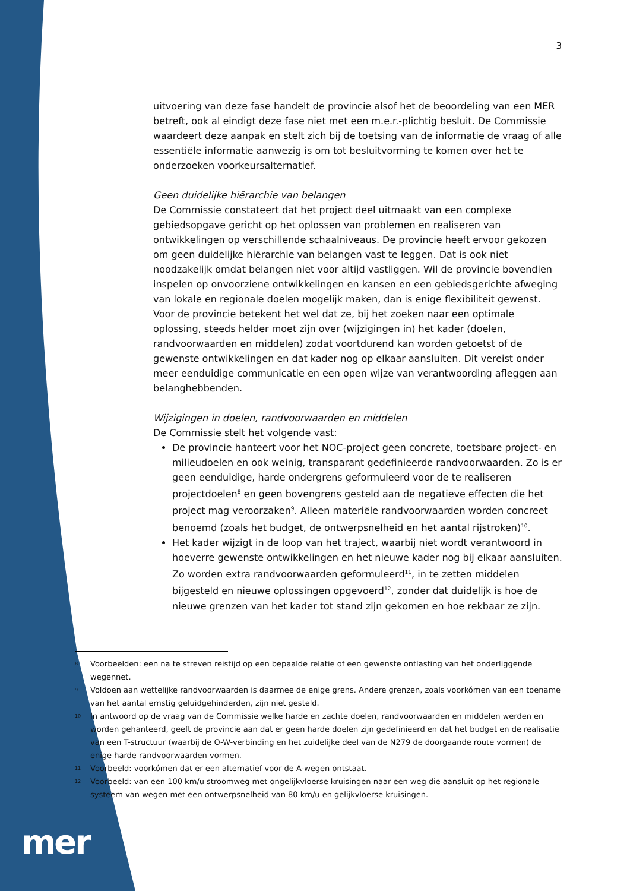3
uitvoering van deze fase handelt de provincie alsof het de beoordeling van een MER betreft, ook al eindigt deze fase niet met een m.e.r.-plichtig besluit. De Commissie waardeert deze aanpak en stelt zich bij de toetsing van de informatie de vraag of alle essentiële informatie aanwezig is om tot besluitvorming te komen over het te onderzoeken voorkeursalternatief.
Geen duidelijke hiërarchie van belangen
De Commissie constateert dat het project deel uitmaakt van een complexe gebiedsopgave gericht op het oplossen van problemen en realiseren van ontwikkelingen op verschillende schaalniveaus. De provincie heeft ervoor gekozen om geen duidelijke hiërarchie van belangen vast te leggen. Dat is ook niet noodzakelijk omdat belangen niet voor altijd vastliggen. Wil de provincie bovendien inspelen op onvoorziene ontwikkelingen en kansen en een gebiedsgerichte afweging van lokale en regionale doelen mogelijk maken, dan is enige flexibiliteit gewenst. Voor de provincie betekent het wel dat ze, bij het zoeken naar een optimale oplossing, steeds helder moet zijn over (wijzigingen in) het kader (doelen, randvoorwaarden en middelen) zodat voortdurend kan worden getoetst of de gewenste ontwikkelingen en dat kader nog op elkaar aansluiten. Dit vereist onder meer eenduidige communicatie en een open wijze van verantwoording afleggen aan belanghebbenden.
Wijzigingen in doelen, randvoorwaarden en middelen
De Commissie stelt het volgende vast:
De provincie hanteert voor het NOC-project geen concrete, toetsbare project- en milieudoelen en ook weinig, transparant gedefinieerde randvoorwaarden. Zo is er geen eenduidige, harde ondergrens geformuleerd voor de te realiseren projectdoelen<sup>8</sup> en geen bovengrens gesteld aan de negatieve effecten die het project mag veroorzaken<sup>9</sup>. Alleen materiële randvoorwaarden worden concreet benoemd (zoals het budget, de ontwerpsnelheid en het aantal rijstroken)<sup>10</sup>.
Het kader wijzigt in de loop van het traject, waarbij niet wordt verantwoord in hoeverre gewenste ontwikkelingen en het nieuwe kader nog bij elkaar aansluiten. Zo worden extra randvoorwaarden geformuleerd<sup>11</sup>, in te zetten middelen bijgesteld en nieuwe oplossingen opgevoerd<sup>12</sup>, zonder dat duidelijk is hoe de nieuwe grenzen van het kader tot stand zijn gekomen en hoe rekbaar ze zijn.
8 Voorbeelden: een na te streven reistijd op een bepaalde relatie of een gewenste ontlasting van het onderliggende wegennet.
9 Voldoen aan wettelijke randvoorwaarden is daarmee de enige grens. Andere grenzen, zoals voorkómen van een toename van het aantal ernstig geluidgehinderden, zijn niet gesteld.
10 In antwoord op de vraag van de Commissie welke harde en zachte doelen, randvoorwaarden en middelen werden en worden gehanteerd, geeft de provincie aan dat er geen harde doelen zijn gedefinieerd en dat het budget en de realisatie van een T-structuur (waarbij de O-W-verbinding en het zuidelijke deel van de N279 de doorgaande route vormen) de enige harde randvoorwaarden vormen.
11 Voorbeeld: voorkómen dat er een alternatief voor de A-wegen ontstaat.
12 Voorbeeld: van een 100 km/u stroomweg met ongelijkvloerse kruisingen naar een weg die aansluit op het regionale systeem van wegen met een ontwerpsnelheid van 80 km/u en gelijkvloerse kruisingen.
mer